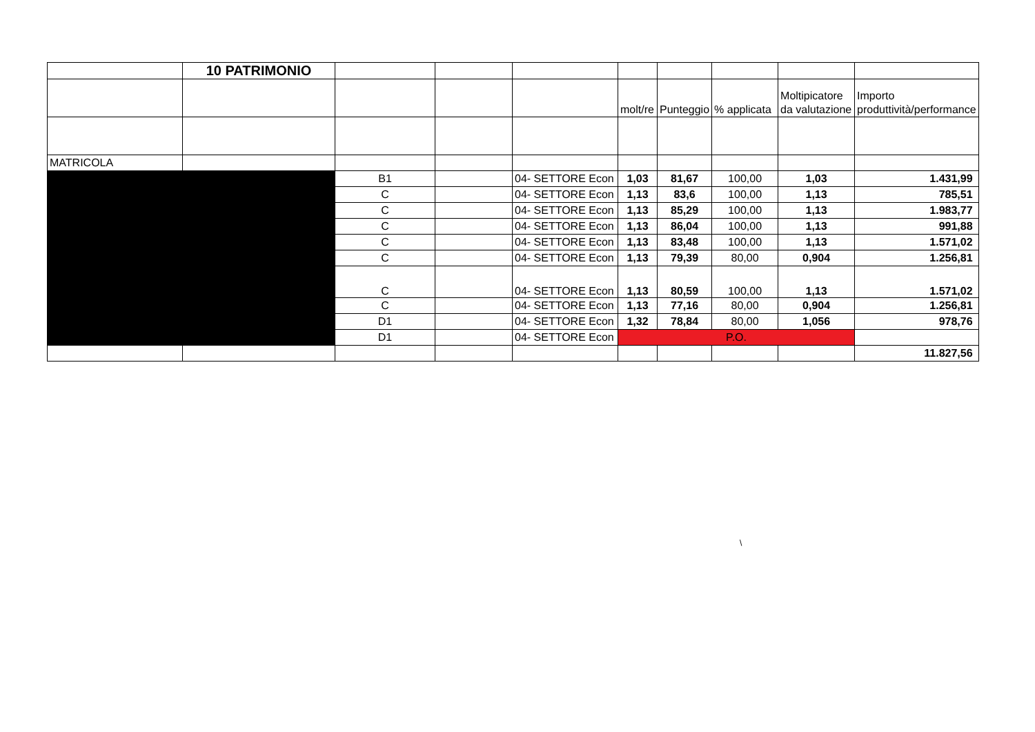| | 10 PATRIMONIO | | | | | | | | |
| | | | | | molt/re | Punteggio | % applicata | Moltipicatore da valutazione | Importo produttività/performance |
| MATRICOLA | | | | | | | | | |
| | | B1 | | 04- SETTORE Econ | 1,03 | 81,67 | 100,00 | 1,03 | 1.431,99 |
| | | C | | 04- SETTORE Econ | 1,13 | 83,6 | 100,00 | 1,13 | 785,51 |
| | | C | | 04- SETTORE Econ | 1,13 | 85,29 | 100,00 | 1,13 | 1.983,77 |
| | | C | | 04- SETTORE Econ | 1,13 | 86,04 | 100,00 | 1,13 | 991,88 |
| | | C | | 04- SETTORE Econ | 1,13 | 83,48 | 100,00 | 1,13 | 1.571,02 |
| | | C | | 04- SETTORE Econ | 1,13 | 79,39 | 80,00 | 0,904 | 1.256,81 |
| | | C | | 04- SETTORE Econ | 1,13 | 80,59 | 100,00 | 1,13 | 1.571,02 |
| | | C | | 04- SETTORE Econ | 1,13 | 77,16 | 80,00 | 0,904 | 1.256,81 |
| | | D1 | | 04- SETTORE Econ | 1,32 | 78,84 | 80,00 | 1,056 | 978,76 |
| | | D1 | | 04- SETTORE Econ | P.O. | | | | |
| | | | | | | | | | 11.827,56 |
\